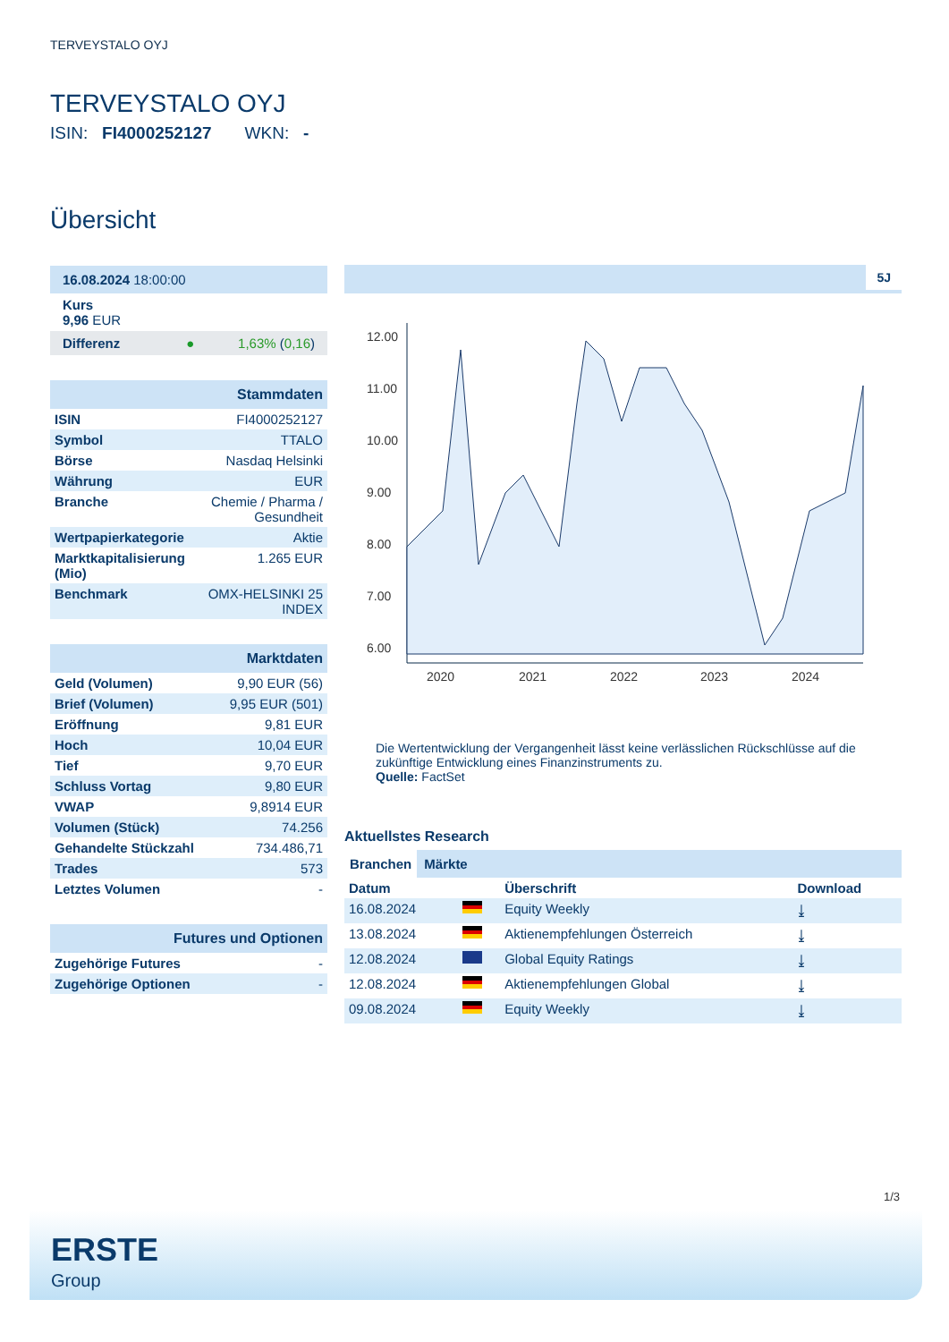TERVEYSTALO OYJ
TERVEYSTALO OYJ
ISIN: FI4000252127 WKN: -
Übersicht
| 16.08.2024 18:00:00 |
| Kurs 9,96 EUR |
| Differenz ● 1,63% ( 0,16 ) |
| Stammdaten | |
| ISIN | FI4000252127 |
| Symbol | TTALO |
| Börse | Nasdaq Helsinki |
| Währung | EUR |
| Branche | Chemie / Pharma / Gesundheit |
| Wertpapierkategorie | Aktie |
| Marktkapitalisierung (Mio) | 1.265 EUR |
| Benchmark | OMX-HELSINKI 25 INDEX |
| Marktdaten | |
| Geld (Volumen) | 9,90 EUR (56) |
| Brief (Volumen) | 9,95 EUR (501) |
| Eröffnung | 9,81 EUR |
| Hoch | 10,04 EUR |
| Tief | 9,70 EUR |
| Schluss Vortag | 9,80 EUR |
| VWAP | 9,8914 EUR |
| Volumen (Stück) | 74.256 |
| Gehandelte Stückzahl | 734.486,71 |
| Trades | 573 |
| Letztes Volumen | - |
| Futures und Optionen | |
| Zugehörige Futures | - |
| Zugehörige Optionen | - |
5J
12.00
11.00
10.00
9.00
8.00
7.00
6.00
2020
2021
2022
2023
2024
Die Wertentwicklung der Vergangenheit lässt keine verlässlichen Rückschlüsse auf die zukünftige Entwicklung eines Finanzinstruments zu.
Quelle: FactSet
Aktuellstes Research
Branchen Märkte
| Datum | | Überschrift | Download |
| --- | --- | --- | --- |
| 16.08.2024 | | Equity Weekly | ⤓ |
| 13.08.2024 | | Aktienempfehlungen Österreich | ⤓ |
| 12.08.2024 | | Global Equity Ratings | ⤓ |
| 12.08.2024 | | Aktienempfehlungen Global | ⤓ |
| 09.08.2024 | | Equity Weekly | ⤓ |
1/3
ERSTE
Group